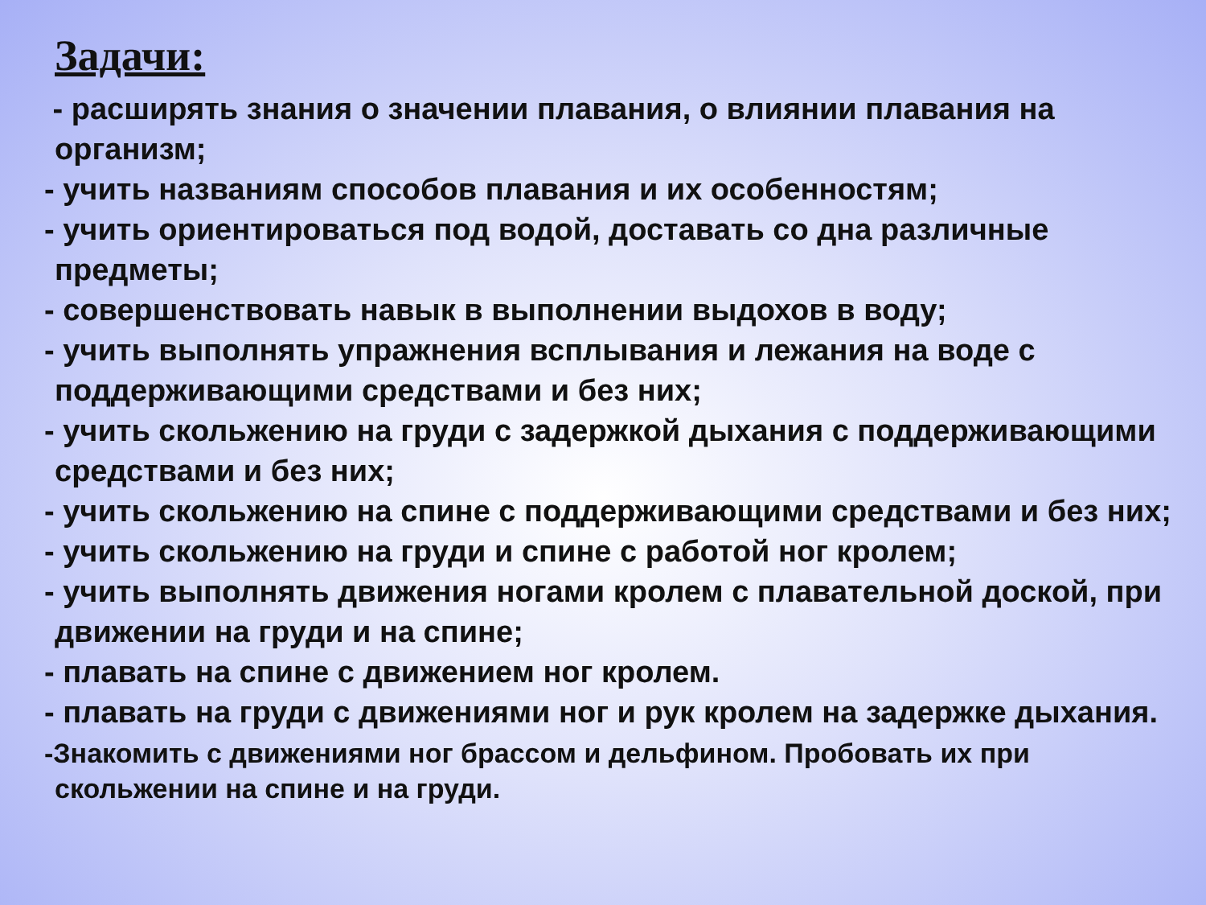Задачи:
- расширять знания о значении плавания, о влиянии плавания на организм;
- учить названиям способов плавания и их особенностям;
- учить ориентироваться под водой, доставать со дна различные предметы;
- совершенствовать навык в выполнении выдохов в воду;
- учить выполнять упражнения всплывания и лежания на воде с поддерживающими средствами и без них;
- учить скольжению на груди с задержкой дыхания с поддерживающими средствами и без них;
- учить скольжению на спине с поддерживающими средствами и без них;
- учить скольжению на груди и спине с работой ног кролем;
- учить выполнять движения ногами кролем с плавательной доской, при движении на груди и на спине;
- плавать на спине с движением ног кролем.
- плавать на груди с движениями ног и рук кролем на задержке дыхания.
-Знакомить с движениями ног брассом и дельфином. Пробовать их при скольжении на спине и на груди.